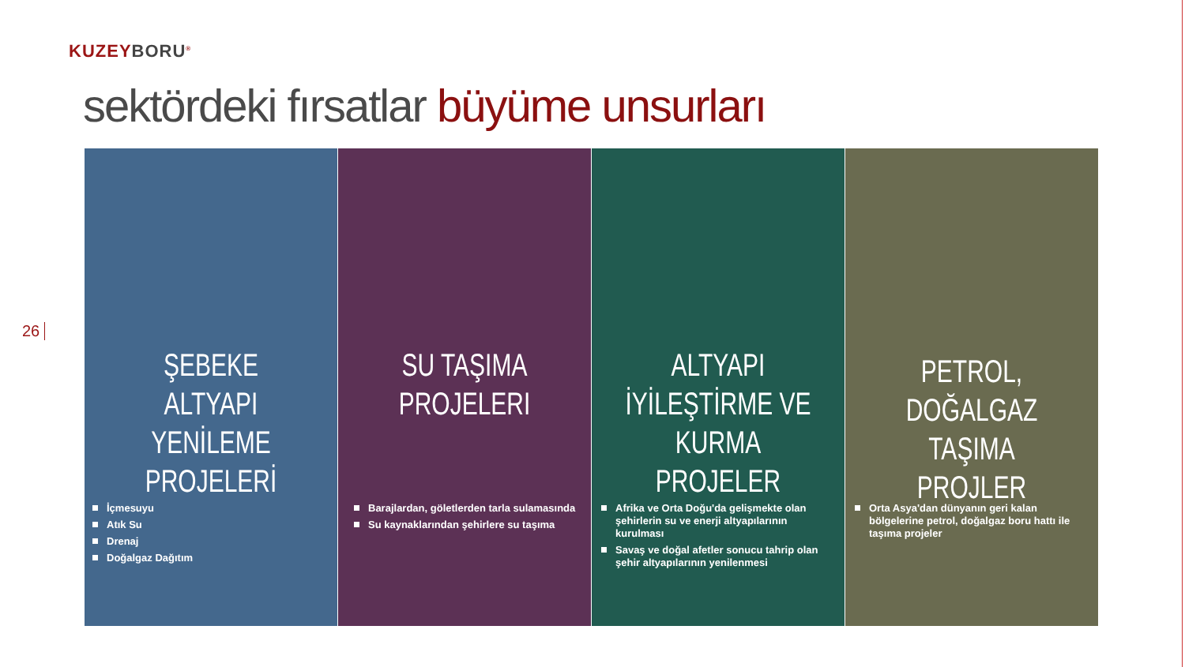KUZEYBORU<sup>®</sup>
sektördeki fırsatlar büyüme unsurları
26
ŞEBEKE ALTYAPI
YENİLEME
PROJELERİ
İçmesuyu
Atık Su
Drenaj
Doğalgaz Dağıtım
SU TAŞIMA
PROJELERI
Barajlardan, göletlerden tarla sulamasında
Su kaynaklarından şehirlere su taşıma
ALTYAPI
İYİLEŞTİRME VE
KURMA PROJELER
Afrika ve Orta Doğu'da gelişmekte olan şehirlerin su ve enerji altyapılarının kurulması
Savaş ve doğal afetler sonucu tahrip olan şehir altyapılarının yenilenmesi
PETROL, DOĞALGAZ
TAŞIMA PROJLER
Orta Asya'dan dünyanın geri kalan bölgelerine petrol, doğalgaz boru hattı ile taşıma projeler